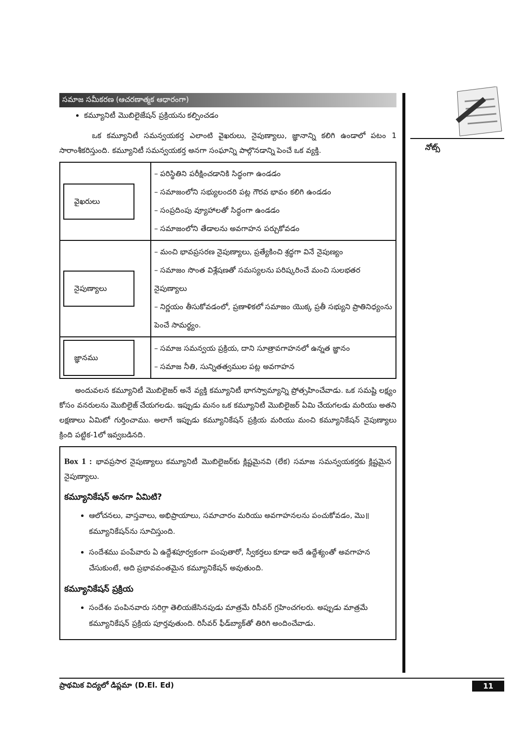సమాజ సమీకరణ (ఆచరణాత్మక ఆధారంగా)
కమ్యూనిటీ మొబిలైజేషన్ ప్రక్రియను కల్పించడం
ఒక కమ్యూనిటీ సమన్వయకర్త ఎలాంటి వైఖరులు, నైపుణ్యాలు, జ్ఞానాన్ని కలిగి ఉండాలో పటం 1 సారాంశీకరిస్తుంది. కమ్యూనిటీ సమన్వయకర్త అనగా సంఘాన్ని పాల్గొనడాన్ని పెంచే ఒక వ్యక్తి.
| వైఖరులు | – పరిస్థితిని పరీక్షించడానికి సిద్ధంగా ఉండడం – సమాజంలోని సభ్యులందరి పట్ల గౌరవ భావం కలిగి ఉండడం – సంప్రదింపు వ్యూహాలతో సిద్ధంగా ఉండడం – సమాజంలోని తేడాలను అవగాహన పర్చుకోవడం |
| నైపుణ్యాలు | – మంచి భావప్రసరణ నైపుణ్యాలు, ప్రత్యేకించి శ్రద్ధగా వినే నైపుణ్యం – సమాజం సొంత విశ్లేషణతో సమస్యలను పరిష్కరించే మంచి సులభతర నైపుణ్యాలు – నిర్ణయం తీసుకోవడంలో, ప్రణాళికలో సమాజం యొక్క ప్రతీ సభ్యుని ప్రాతినిధ్యంను పెంచే సామర్థ్యం. |
| జ్ఞానము | – సమాజ సమన్వయ ప్రక్రియ, దాని సూత్రావగాహనలో ఉన్నత జ్ఞానం – సమాజ నీతి, సున్నితత్వముల పట్ల అవగాహన |
అందువలన కమ్యూనిటీ మొబిలైజర్ అనే వ్యక్తి కమ్యూనిటీ భాగస్వామ్యాన్ని ప్రోత్సహించేవాడు. ఒక సమష్టి లక్ష్యం కోసం వనరులను మొబిలైజ్ చేయగలడు. ఇప్పుడు మనం ఒక కమ్యూనిటీ మొబిలైజర్ ఏమి చేయగలడు మరియు అతని లక్షణాలు ఏమిటో గుర్తించాము. అలాగే ఇప్పుడు కమ్యూనికేషన్ ప్రక్రియ మరియు మంచి కమ్యూనికేషన్ నైపుణ్యాలు క్రింది పట్టిక-1లో ఇవ్వబడినది.
Box 1 : భావప్రసార నైపుణ్యాలు కమ్యూనిటీ మొబిలైజర్‌కు క్లిష్టమైనవి (లేక) సమాజ సమన్వయకర్తకు క్లిష్టమైన నైపుణ్యాలు.
కమ్యూనికేషన్ అనగా ఏమిటి?
ఆలోచనలు, వాస్తవాలు, అభిప్రాయాలు, సమాచారం మరియు అవగాహనలను పంచుకోవడం, మొ॥ కమ్యూనికేషన్‌ను సూచిస్తుంది.
సందేశము పంపేవారు ఏ ఉద్దేశపూర్వకంగా పంపుతారో, స్వీకర్తలు కూడా అదే ఉద్దేశ్యంతో అవగాహన చేసుకుంటే, అది ప్రభావవంతమైన కమ్యూనికేషన్ అవుతుంది.
కమ్యూనికేషన్ ప్రక్రియ
సందేశం పంపినవారు సరిగ్గా తెలియజేసినపుడు మాత్రమే రిసీవర్ గ్రహించగలరు. అప్పుడు మాత్రమే కమ్యూనికేషన్ ప్రక్రియ పూర్తవుతుంది. రిసీవర్ ఫీడ్‌బ్యాక్‌తో తిరిగి అందించేవాడు.
నోట్స్
ప్రాథమిక విద్యలో డిప్లమా (D.El. Ed) 11